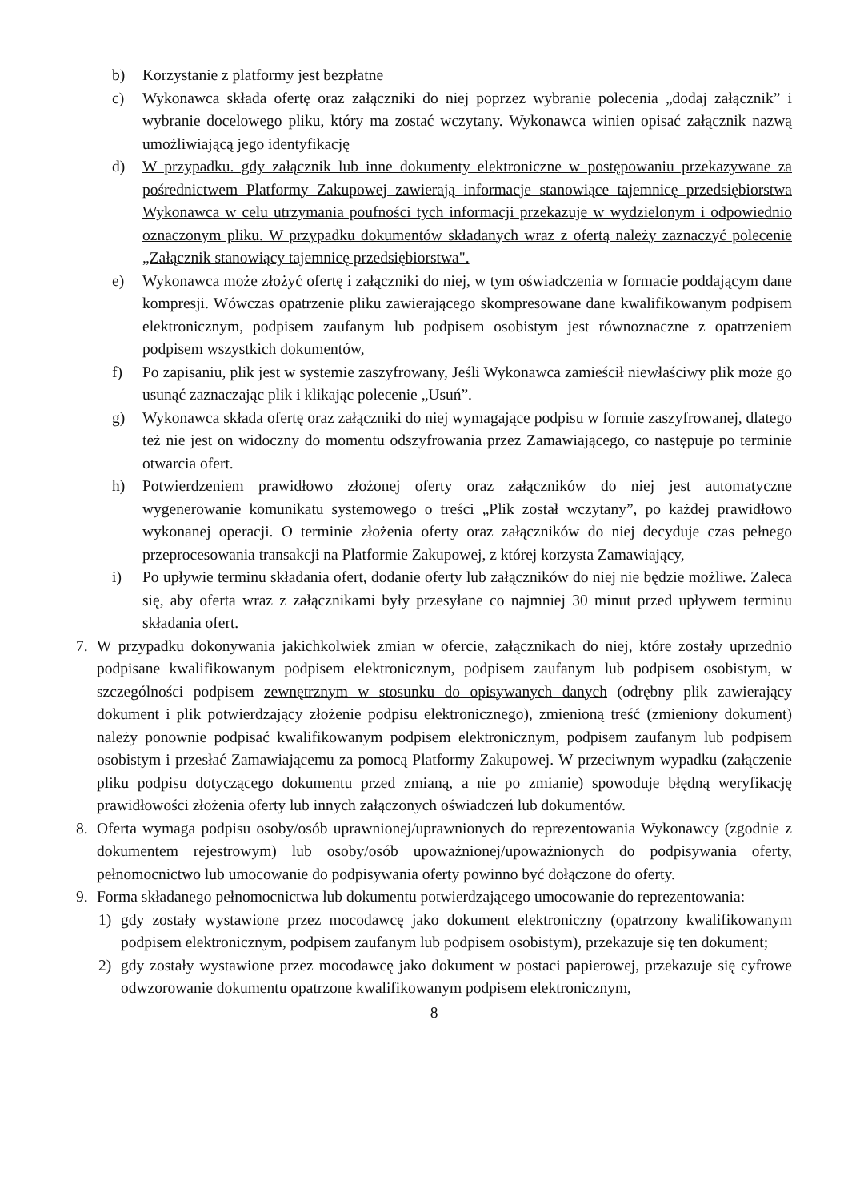b) Korzystanie z platformy jest bezpłatne
c) Wykonawca składa ofertę oraz załączniki do niej poprzez wybranie polecenia „dodaj załącznik” i wybranie docelowego pliku, który ma zostać wczytany. Wykonawca winien opisać załącznik nazwą umożliwiającą jego identyfikację
d) W przypadku. gdy załącznik lub inne dokumenty elektroniczne w postępowaniu przekazywane za pośrednictwem Platformy Zakupowej zawierają informacje stanowiące tajemnicę przedsiębiorstwa Wykonawca w celu utrzymania poufności tych informacji przekazuje w wydzielonym i odpowiednio oznaczonym pliku. W przypadku dokumentów składanych wraz z ofertą należy zaznaczyć polecenie „Załącznik stanowiący tajemnicę przedsiębiorstwa".
e) Wykonawca może złożyć ofertę i załączniki do niej, w tym oświadczenia w formacie poddającym dane kompresji. Wówczas opatrzenie pliku zawierającego skompresowane dane kwalifikowanym podpisem elektronicznym, podpisem zaufanym lub podpisem osobistym jest równoznaczne z opatrzeniem podpisem wszystkich dokumentów,
f) Po zapisaniu, plik jest w systemie zaszyfrowany, Jeśli Wykonawca zamieścił niewłaściwy plik może go usunąć zaznaczając plik i klikając polecenie „Usuń”.
g) Wykonawca składa ofertę oraz załączniki do niej wymagające podpisu w formie zaszyfrowanej, dlatego też nie jest on widoczny do momentu odszyfrowania przez Zamawiającego, co następuje po terminie otwarcia ofert.
h) Potwierdzeniem prawidłowo złożonej oferty oraz załączników do niej jest automatyczne wygenerowanie komunikatu systemowego o treści „Plik został wczytany”, po każdej prawidłowo wykonanej operacji. O terminie złożenia oferty oraz załączników do niej decyduje czas pełnego przeprocesowania transakcji na Platformie Zakupowej, z której korzysta Zamawiający,
i) Po upływie terminu składania ofert, dodanie oferty lub załączników do niej nie będzie możliwe. Zaleca się, aby oferta wraz z załącznikami były przesyłane co najmniej 30 minut przed upływem terminu składania ofert.
7. W przypadku dokonywania jakichkolwiek zmian w ofercie, załącznikach do niej, które zostały uprzednio podpisane kwalifikowanym podpisem elektronicznym, podpisem zaufanym lub podpisem osobistym, w szczególności podpisem zewnętrznym w stosunku do opisywanych danych (odrębny plik zawierający dokument i plik potwierdzający złożenie podpisu elektronicznego), zmienioną treść (zmieniony dokument) należy ponownie podpisać kwalifikowanym podpisem elektronicznym, podpisem zaufanym lub podpisem osobistym i przesłać Zamawiającemu za pomocą Platformy Zakupowej. W przeciwnym wypadku (załączenie pliku podpisu dotyczącego dokumentu przed zmianą, a nie po zmianie) spowoduje błędną weryfikację prawidłowości złożenia oferty lub innych załączonych oświadczeń lub dokumentów.
8. Oferta wymaga podpisu osoby/osób uprawnionej/uprawnionych do reprezentowania Wykonawcy (zgodnie z dokumentem rejestrowym) lub osoby/osób upoważnionej/upoważnionych do podpisywania oferty, pełnomocnictwo lub umocowanie do podpisywania oferty powinno być dołączone do oferty.
9. Forma składanego pełnomocnictwa lub dokumentu potwierdzającego umocowanie do reprezentowania:
1) gdy zostały wystawione przez mocodawcę jako dokument elektroniczny (opatrzony kwalifikowanym podpisem elektronicznym, podpisem zaufanym lub podpisem osobistym), przekazuje się ten dokument;
2) gdy zostały wystawione przez mocodawcę jako dokument w postaci papierowej, przekazuje się cyfrowe odwzorowanie dokumentu opatrzone kwalifikowanym podpisem elektronicznym,
8